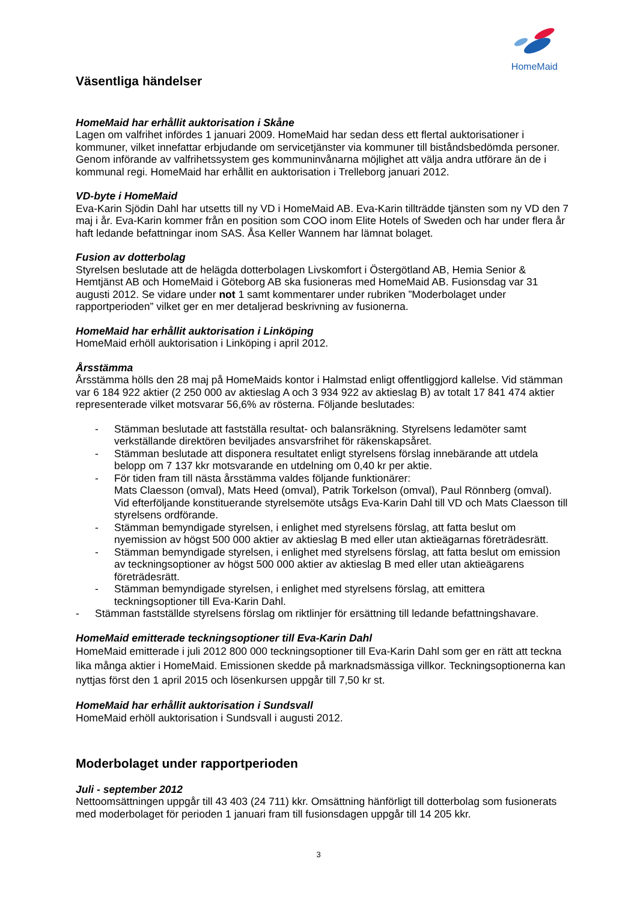HomeMaid
Väsentliga händelser
HomeMaid har erhållit auktorisation i Skåne
Lagen om valfrihet infördes 1 januari 2009. HomeMaid har sedan dess ett flertal auktorisationer i kommuner, vilket innefattar erbjudande om servicetjänster via kommuner till biståndsbedömda personer. Genom införande av valfrihetssystem ges kommuninvånarna möjlighet att välja andra utförare än de i kommunal regi. HomeMaid har erhållit en auktorisation i Trelleborg januari 2012.
VD-byte i HomeMaid
Eva-Karin Sjödin Dahl har utsetts till ny VD i HomeMaid AB. Eva-Karin tillträdde tjänsten som ny VD den 7 maj i år. Eva-Karin kommer från en position som COO inom Elite Hotels of Sweden och har under flera år haft ledande befattningar inom SAS. Åsa Keller Wannem har lämnat bolaget.
Fusion av dotterbolag
Styrelsen beslutade att de helägda dotterbolagen Livskomfort i Östergötland AB, Hemia Senior & Hemtjänst AB och HomeMaid i Göteborg AB ska fusioneras med HomeMaid AB. Fusionsdag var 31 augusti 2012. Se vidare under not 1 samt kommentarer under rubriken ”Moderbolaget under rapportperioden” vilket ger en mer detaljerad beskrivning av fusionerna.
HomeMaid har erhållit auktorisation i Linköping
HomeMaid erhöll auktorisation i Linköping i april 2012.
Årsstämma
Årsstämma hölls den 28 maj på HomeMaids kontor i Halmstad enligt offentliggjord kallelse. Vid stämman var 6 184 922 aktier (2 250 000 av aktieslag A och 3 934 922 av aktieslag B) av totalt 17 841 474 aktier representerade vilket motsvarar 56,6% av rösterna. Följande beslutades:
- Stämman beslutade att fastställa resultat- och balansräkning. Styrelsens ledamöter samt verkställande direktören beviljades ansvarsfrihet för räkenskapsåret.
- Stämman beslutade att disponera resultatet enligt styrelsens förslag innebärande att utdela belopp om 7 137 kkr motsvarande en utdelning om 0,40 kr per aktie.
- För tiden fram till nästa årsstämma valdes följande funktionärer:
Mats Claesson (omval), Mats Heed (omval), Patrik Torkelson (omval), Paul Rönnberg (omval). Vid efterföljande konstituerande styrelsemöte utsågs Eva-Karin Dahl till VD och Mats Claesson till styrelsens ordförande.
- Stämman bemyndigade styrelsen, i enlighet med styrelsens förslag, att fatta beslut om nyemission av högst 500 000 aktier av aktieslag B med eller utan aktieägarnas företrädesrätt.
- Stämman bemyndigade styrelsen, i enlighet med styrelsens förslag, att fatta beslut om emission av teckningsoptioner av högst 500 000 aktier av aktieslag B med eller utan aktieägarens företrädesrätt.
- Stämman bemyndigade styrelsen, i enlighet med styrelsens förslag, att emittera teckningsoptioner till Eva-Karin Dahl.
- Stämman fastställde styrelsens förslag om riktlinjer för ersättning till ledande befattningshavare.
HomeMaid emitterade teckningsoptioner till Eva-Karin Dahl
HomeMaid emitterade i juli 2012 800 000 teckningsoptioner till Eva-Karin Dahl som ger en rätt att teckna lika många aktier i HomeMaid. Emissionen skedde på marknadsmässiga villkor. Teckningsoptionerna kan nyttjas först den 1 april 2015 och lösenkursen uppgår till 7,50 kr st.
HomeMaid har erhållit auktorisation i Sundsvall
HomeMaid erhöll auktorisation i Sundsvall i augusti 2012.
Moderbolaget under rapportperioden
Juli - september 2012
Nettoomsättningen uppgår till 43 403 (24 711) kkr. Omsättning hänförligt till dotterbolag som fusionerats med moderbolaget för perioden 1 januari fram till fusionsdagen uppgår till 14 205 kkr.
3